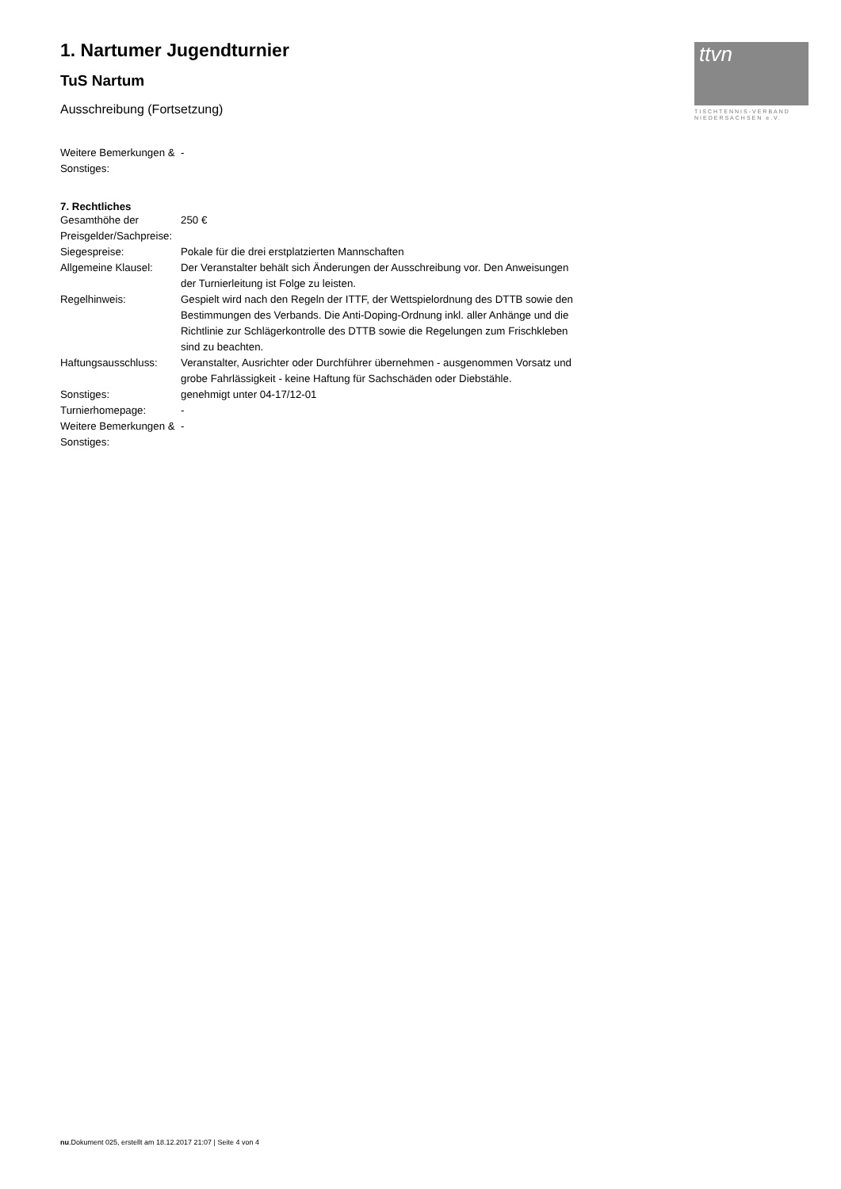1. Nartumer Jugendturnier
TuS Nartum
Ausschreibung (Fortsetzung)
| Weitere Bemerkungen & Sonstiges: | - |
7. Rechtliches
| Gesamthöhe der Preisgelder/Sachpreise: | 250 € |
| Siegespreise: | Pokale für die drei erstplatzierten Mannschaften |
| Allgemeine Klausel: | Der Veranstalter behält sich Änderungen der Ausschreibung vor. Den Anweisungen der Turnierleitung ist Folge zu leisten. |
| Regelhinweis: | Gespielt wird nach den Regeln der ITTF, der Wettspielordnung des DTTB sowie den Bestimmungen des Verbands. Die Anti-Doping-Ordnung inkl. aller Anhänge und die Richtlinie zur Schlägerkontrolle des DTTB sowie die Regelungen zum Frischkleben sind zu beachten. |
| Haftungsausschluss: | Veranstalter, Ausrichter oder Durchführer übernehmen - ausgenommen Vorsatz und grobe Fahrlässigkeit - keine Haftung für Sachschäden oder Diebstähle. |
| Sonstiges: | genehmigt unter 04-17/12-01 |
| Turnierhomepage: | - |
| Weitere Bemerkungen & Sonstiges: | - |
ttvn
TISCHTENNIS-VERBAND
NIEDERSACHSEN e.V.
nu.Dokument 025, erstellt am 18.12.2017 21:07 | Seite 4 von 4